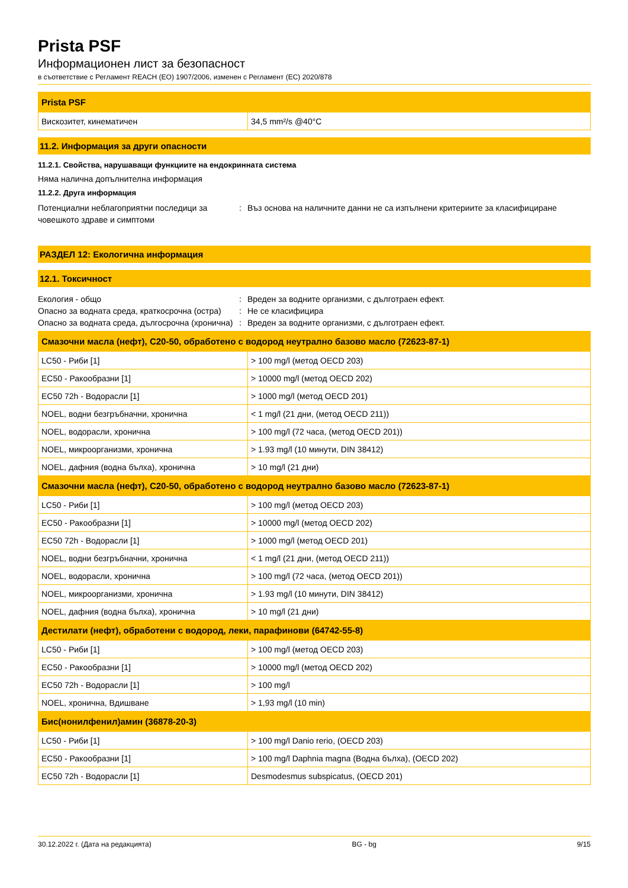Prista PSF
Информационен лист за безопасност
в съответствие с Регламент REACH (ЕО) 1907/2006, изменен с Регламент (ЕС) 2020/878
| Prista PSF | |
| --- | --- |
| Вискозитет, кинематичен | 34,5 mm²/s @40°C |
11.2. Информация за други опасности
11.2.1. Свойства, нарушаващи функциите на ендокринната система
Няма налична допълнителна информация
11.2.2. Друга информация
Потенциални неблагоприятни последици за човешкото здраве и симптоми
: Въз основа на наличните данни не са изпълнени критериите за класифициране
РАЗДЕЛ 12: Екологична информация
12.1. Токсичност
Екология - общо : Вреден за водните организми, с дълготраен ефект.
Опасно за водната среда, краткосрочна (остра)
: Не се класифицира
Опасно за водната среда, дългосрочна (хронична)
: Вреден за водните организми, с дълготраен ефект.
| Смазочни масла (нефт), C20-50, обработено с водород неутрално базово масло (72623-87-1) | |
| --- | --- |
| LC50 - Риби [1] | > 100 mg/l (метод OECD 203) |
| EC50 - Ракообразни [1] | > 10000 mg/l (метод OECD 202) |
| EC50 72h - Водорасли [1] | > 1000 mg/l (метод OECD 201) |
| NOEL, водни безгръбначни, хронична | < 1 mg/l (21 дни, (метод OECD 211)) |
| NOEL, водорасли, хронична | > 100 mg/l (72 часа, (метод OECD 201)) |
| NOEL, микроорганизми, хронична | > 1.93 mg/l (10 минути, DIN 38412) |
| NOEL, дафния (водна бълха), хронична | > 10 mg/l (21 дни) |
| Смазочни масла (нефт), C20-50, обработено с водород неутрално базово масло (72623-87-1) | |
| LC50 - Риби [1] | > 100 mg/l (метод OECD 203) |
| EC50 - Ракообразни [1] | > 10000 mg/l (метод OECD 202) |
| EC50 72h - Водорасли [1] | > 1000 mg/l (метод OECD 201) |
| NOEL, водни безгръбначни, хронична | < 1 mg/l (21 дни, (метод OECD 211)) |
| NOEL, водорасли, хронична | > 100 mg/l (72 часа, (метод OECD 201)) |
| NOEL, микроорганизми, хронична | > 1.93 mg/l (10 минути, DIN 38412) |
| NOEL, дафния (водна бълха), хронична | > 10 mg/l (21 дни) |
| Дестилати (нефт), обработени с водород, леки, парафинови (64742-55-8) | |
| LC50 - Риби [1] | > 100 mg/l (метод OECD 203) |
| EC50 - Ракообразни [1] | > 10000 mg/l (метод OECD 202) |
| EC50 72h - Водорасли [1] | > 100 mg/l |
| NOEL, хронична, Вдишване | > 1,93 mg/l (10 min) |
| Бис(нонилфенил)амин (36878-20-3) | |
| LC50 - Риби [1] | > 100 mg/l Danio rerio, (OECD 203) |
| EC50 - Ракообразни [1] | > 100 mg/l Daphnia magna (Водна бълха), (OECD 202) |
| EC50 72h - Водорасли [1] | Desmodesmus subspicatus, (OECD 201) |
30.12.2022 г. (Дата на редакцията) BG - bg 9/15